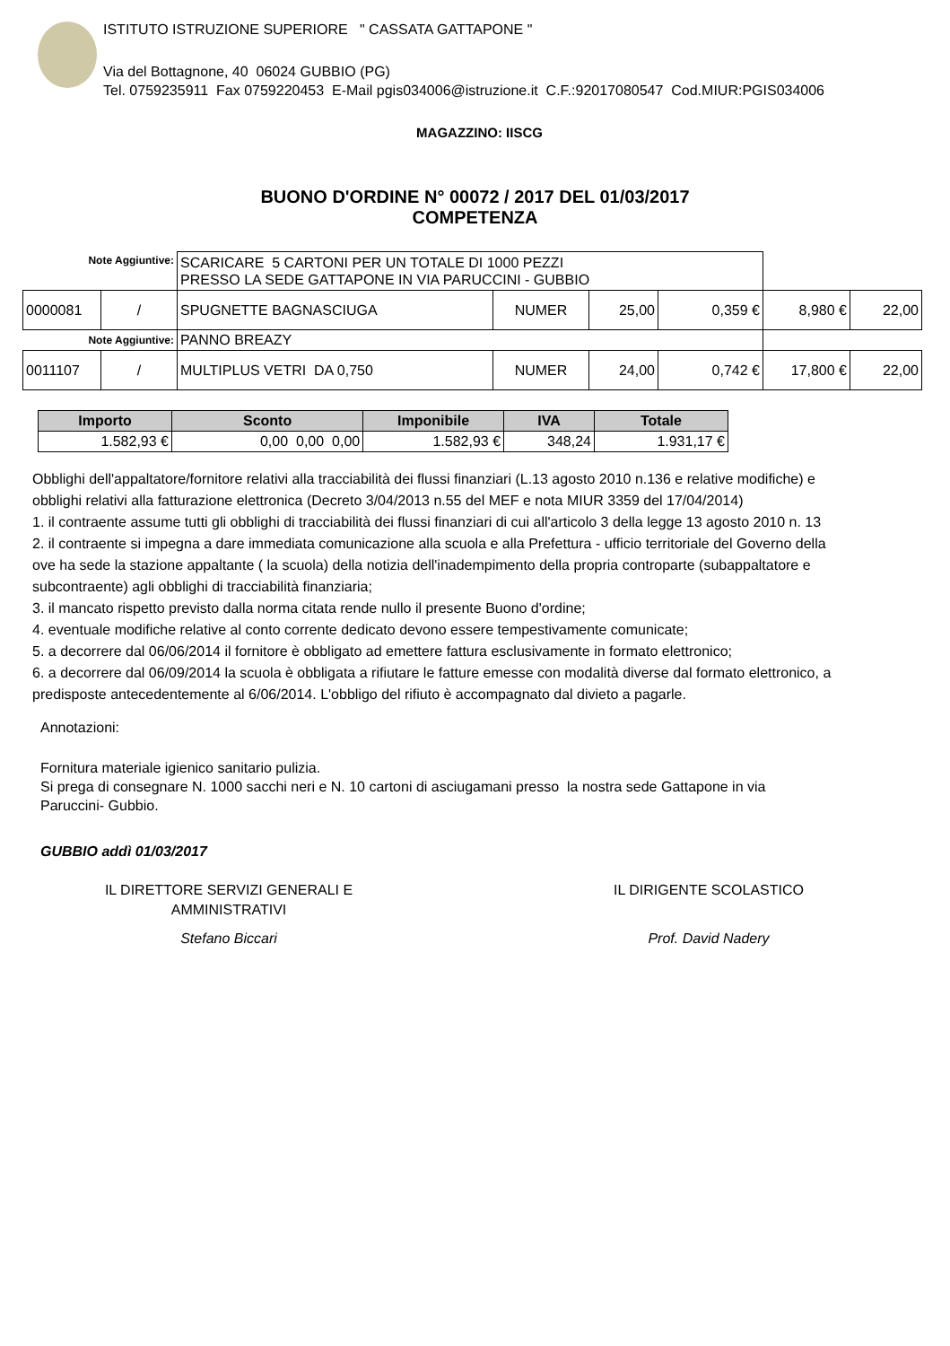ISTITUTO ISTRUZIONE SUPERIORE " CASSATA GATTAPONE "
Via del Bottagnone, 40 06024 GUBBIO (PG)
Tel. 0759235911 Fax 0759220453 E-Mail pgis034006@istruzione.it C.F.:92017080547 Cod.MIUR:PGIS034006
MAGAZZINO: IISCG
BUONO D'ORDINE N° 00072 / 2017 DEL 01/03/2017
COMPETENZA
| Note Aggiuntive: | | SCARICARE 5 CARTONI PER UN TOTALE DI 1000 PEZZI PRESSO LA SEDE GATTAPONE IN VIA PARUCCINI - GUBBIO | | | | | |
| 0000081 | / | SPUGNETTE BAGNASCIUGA | NUMER | 25,00 | 0,359 € | 8,980 € | 22,00 |
| Note Aggiuntive: | | PANNO BREAZY | | | | | |
| 0011107 | / | MULTIPLUS VETRI DA 0,750 | NUMER | 24,00 | 0,742 € | 17,800 € | 22,00 |
| Importo | Sconto | Imponibile | IVA | Totale |
| --- | --- | --- | --- | --- |
| 1.582,93 € | 0,00 0,00 0,00 | 1.582,93 € | 348,24 | 1.931,17 € |
Obblighi dell'appaltatore/fornitore relativi alla tracciabilità dei flussi finanziari (L.13 agosto 2010 n.136 e relative modifiche) e
obblighi relativi alla fatturazione elettronica (Decreto 3/04/2013 n.55 del MEF e nota MIUR 3359 del 17/04/2014)
1. il contraente assume tutti gli obblighi di tracciabilità dei flussi finanziari di cui all'articolo 3 della legge 13 agosto 2010 n. 13
2. il contraente si impegna a dare immediata comunicazione alla scuola e alla Prefettura - ufficio territoriale del Governo della
ove ha sede la stazione appaltante ( la scuola) della notizia dell'inadempimento della propria controparte (subappaltatore e
subcontraente) agli obblighi di tracciabilità finanziaria;
3. il mancato rispetto previsto dalla norma citata rende nullo il presente Buono d'ordine;
4. eventuale modifiche relative al conto corrente dedicato devono essere tempestivamente comunicate;
5. a decorrere dal 06/06/2014 il fornitore è obbligato ad emettere fattura esclusivamente in formato elettronico;
6. a decorrere dal 06/09/2014 la scuola è obbligata a rifiutare le fatture emesse con modalità diverse dal formato elettronico, a
predisposte antecedentemente al 6/06/2014. L'obbligo del rifiuto è accompagnato dal divieto a pagarle.
Annotazioni:
Fornitura materiale igienico sanitario pulizia.
Si prega di consegnare N. 1000 sacchi neri e N. 10 cartoni di asciugamani presso la nostra sede Gattapone in via
Paruccini- Gubbio.
GUBBIO addì 01/03/2017
IL DIRETTORE SERVIZI GENERALI E
AMMINISTRATIVI
Stefano Biccari
IL DIRIGENTE SCOLASTICO
Prof. David Nadery